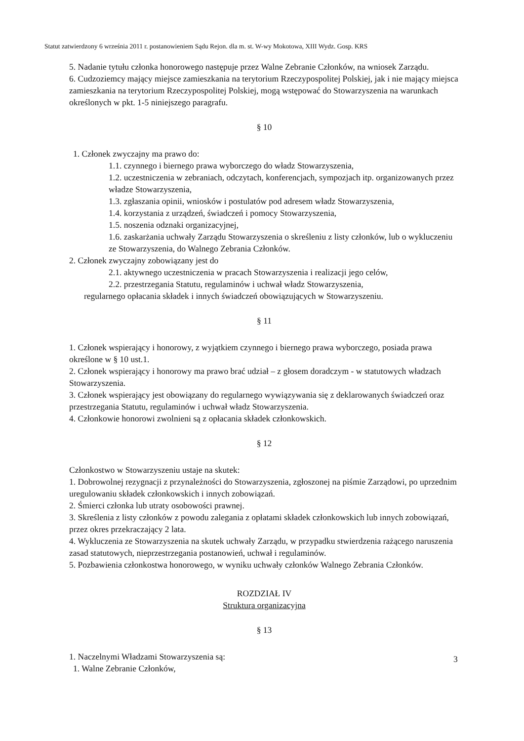Statut zatwierdzony 6 września 2011 r. postanowieniem Sądu Rejon. dla m. st. W-wy Mokotowa, XIII Wydz. Gosp. KRS
5. Nadanie tytułu członka honorowego następuje przez Walne Zebranie Członków, na wniosek Zarządu.
6. Cudzoziemcy mający miejsce zamieszkania na terytorium Rzeczypospolitej Polskiej, jak i nie mający miejsca zamieszkania na terytorium Rzeczypospolitej Polskiej, mogą wstępować do Stowarzyszenia na warunkach określonych w pkt. 1-5 niniejszego paragrafu.
§ 10
1. Członek zwyczajny ma prawo do:
1.1. czynnego i biernego prawa wyborczego do władz Stowarzyszenia,
1.2. uczestniczenia w zebraniach, odczytach, konferencjach, sympozjach itp. organizowanych przez władze Stowarzyszenia,
1.3. zgłaszania opinii, wniosków i postulatów pod adresem władz Stowarzyszenia,
1.4. korzystania z urządzeń, świadczeń i pomocy Stowarzyszenia,
1.5. noszenia odznaki organizacyjnej,
1.6. zaskarżania uchwały Zarządu Stowarzyszenia o skreśleniu z listy członków, lub o wykluczeniu ze Stowarzyszenia, do Walnego Zebrania Członków.
2. Członek zwyczajny zobowiązany jest do
2.1. aktywnego uczestniczenia w pracach Stowarzyszenia i realizacji jego celów,
2.2. przestrzegania Statutu, regulaminów i uchwał władz Stowarzyszenia,
regularnego opłacania składek i innych świadczeń obowiązujących w Stowarzyszeniu.
§ 11
1. Członek wspierający i honorowy, z wyjątkiem czynnego i biernego prawa wyborczego, posiada prawa określone w § 10 ust.1.
2. Członek wspierający i honorowy ma prawo brać udział – z głosem doradczym - w statutowych władzach Stowarzyszenia.
3. Członek wspierający jest obowiązany do regularnego wywiązywania się z deklarowanych świadczeń oraz przestrzegania Statutu, regulaminów i uchwał władz Stowarzyszenia.
4. Członkowie honorowi zwolnieni są z opłacania składek członkowskich.
§ 12
Członkostwo w Stowarzyszeniu ustaje na skutek:
1. Dobrowolnej rezygnacji z przynależności do Stowarzyszenia, zgłoszonej na piśmie Zarządowi, po uprzednim uregulowaniu składek członkowskich i innych zobowiązań.
2. Śmierci członka lub utraty osobowości prawnej.
3. Skreślenia z listy członków z powodu zalegania z opłatami składek członkowskich lub innych zobowiązań, przez okres przekraczający 2 lata.
4. Wykluczenia ze Stowarzyszenia na skutek uchwały Zarządu, w przypadku stwierdzenia rażącego naruszenia zasad statutowych, nieprzestrzegania postanowień, uchwał i regulaminów.
5. Pozbawienia członkostwa honorowego, w wyniku uchwały członków Walnego Zebrania Członków.
ROZDZIAŁ IV
Struktura organizacyjna
§ 13
1. Naczelnymi Władzami Stowarzyszenia są:
1. Walne Zebranie Członków,
3